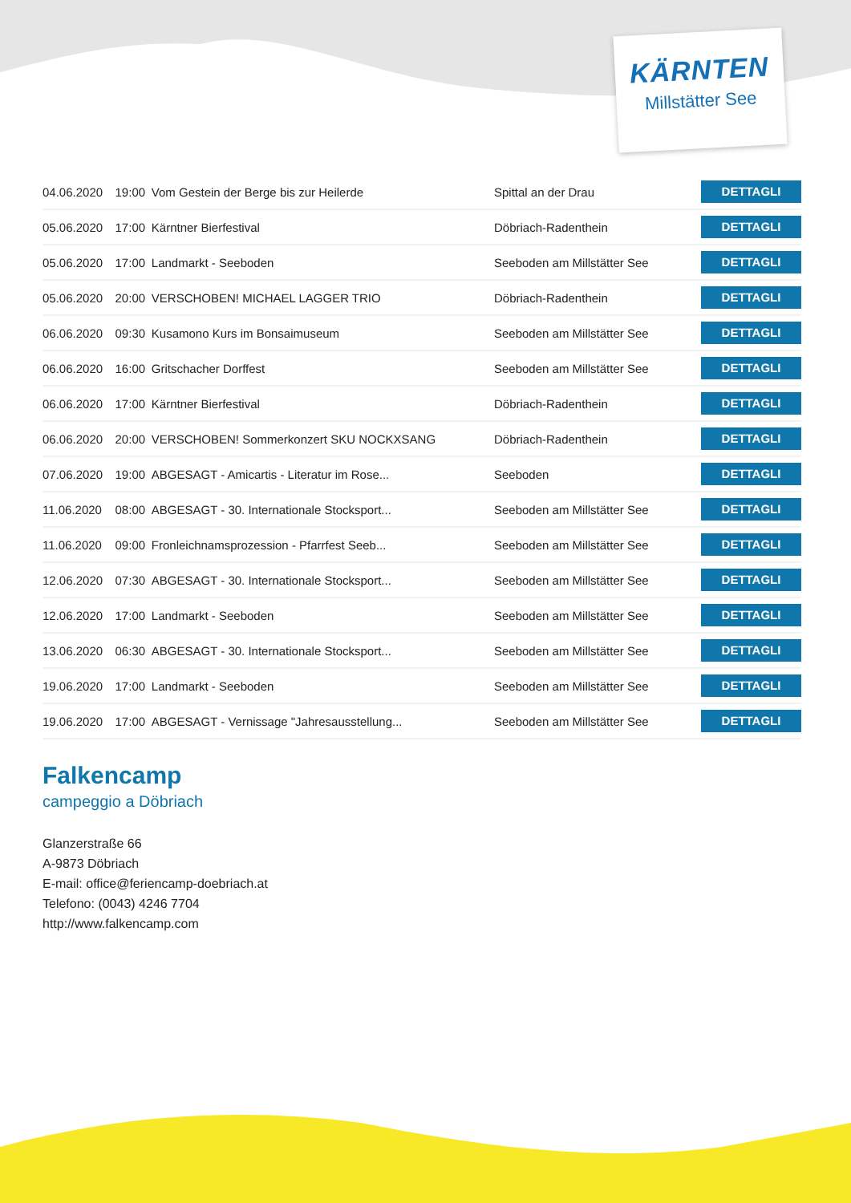KÄRNTEN
Millstätter See
| 04.06.2020 | 19:00 | Vom Gestein der Berge bis zur Heilerde | Spittal an der Drau | DETTAGLI |
| 05.06.2020 | 17:00 | Kärntner Bierfestival | Döbriach-Radenthein | DETTAGLI |
| 05.06.2020 | 17:00 | Landmarkt - Seeboden | Seeboden am Millstätter See | DETTAGLI |
| 05.06.2020 | 20:00 | VERSCHOBEN! MICHAEL LAGGER TRIO | Döbriach-Radenthein | DETTAGLI |
| 06.06.2020 | 09:30 | Kusamono Kurs im Bonsaimuseum | Seeboden am Millstätter See | DETTAGLI |
| 06.06.2020 | 16:00 | Gritschacher Dorffest | Seeboden am Millstätter See | DETTAGLI |
| 06.06.2020 | 17:00 | Kärntner Bierfestival | Döbriach-Radenthein | DETTAGLI |
| 06.06.2020 | 20:00 | VERSCHOBEN! Sommerkonzert SKU NOCKXSANG | Döbriach-Radenthein | DETTAGLI |
| 07.06.2020 | 19:00 | ABGESAGT - Amicartis - Literatur im Rose... | Seeboden | DETTAGLI |
| 11.06.2020 | 08:00 | ABGESAGT - 30. Internationale Stocksport... | Seeboden am Millstätter See | DETTAGLI |
| 11.06.2020 | 09:00 | Fronleichnamsprozession - Pfarrfest Seeb... | Seeboden am Millstätter See | DETTAGLI |
| 12.06.2020 | 07:30 | ABGESAGT - 30. Internationale Stocksport... | Seeboden am Millstätter See | DETTAGLI |
| 12.06.2020 | 17:00 | Landmarkt - Seeboden | Seeboden am Millstätter See | DETTAGLI |
| 13.06.2020 | 06:30 | ABGESAGT - 30. Internationale Stocksport... | Seeboden am Millstätter See | DETTAGLI |
| 19.06.2020 | 17:00 | Landmarkt - Seeboden | Seeboden am Millstätter See | DETTAGLI |
| 19.06.2020 | 17:00 | ABGESAGT - Vernissage "Jahresausstellung... | Seeboden am Millstätter See | DETTAGLI |
Falkencamp
campeggio a Döbriach
Glanzerstraße 66
A-9873 Döbriach
E-mail: office@feriencamp-doebriach.at
Telefono: (0043) 4246 7704
http://www.falkencamp.com